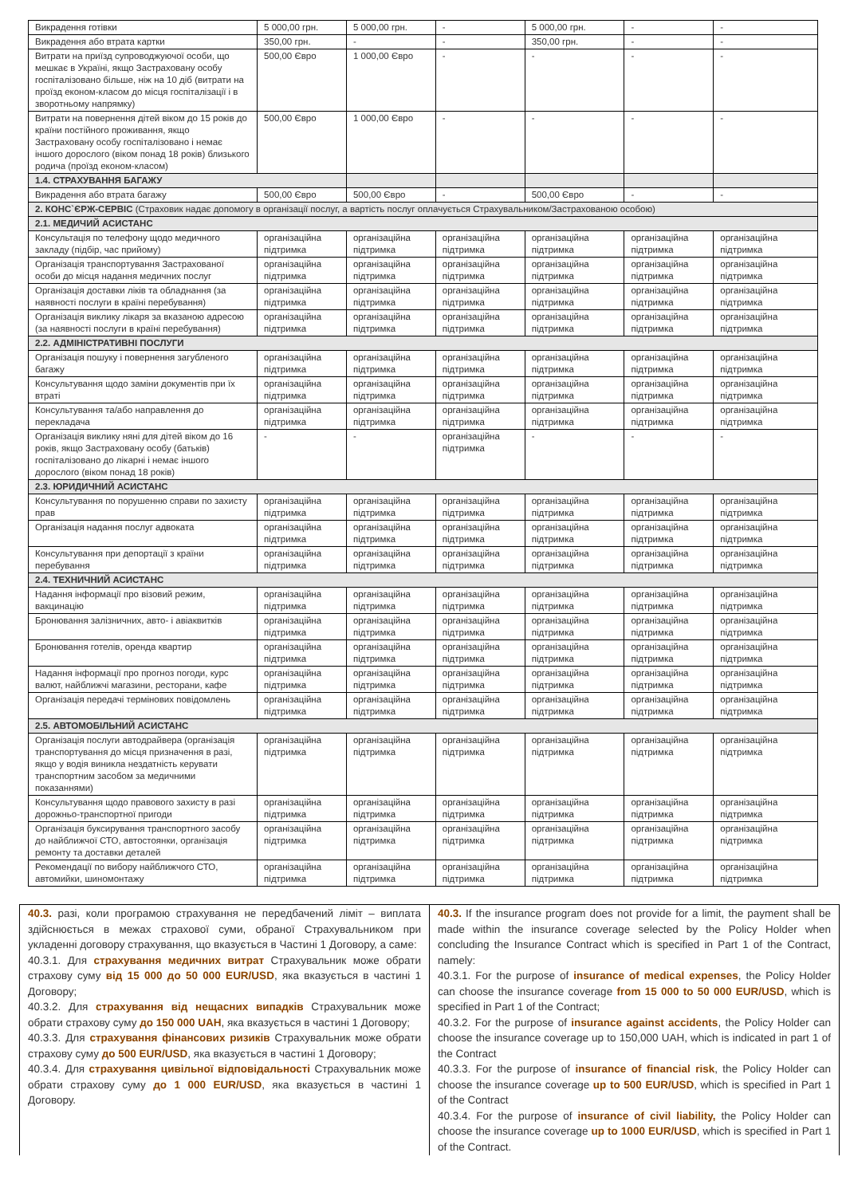| Викрадення готівки | 5 000,00 грн. | 5 000,00 грн. | - | 5 000,00 грн. | - | - |
| Викрадення або втрата картки | 350,00 грн. | - | - | 350,00 грн. | - | - |
| Витрати на приїзд супроводжуючої особи, що мешкає в Україні, якщо Застраховану особу госпіталізовано більше, ніж на 10 діб (витрати на проїзд економ-класом до місця госпіталізації і в зворотньому напрямку) | 500,00 Євро | 1 000,00 Євро | - | - | - | - |
| Витрати на повернення дітей віком до 15 років до країни постійного проживання, якщо Застраховану особу госпіталізовано і немає іншого дорослого (віком понад 18 років) близького родича (проїзд економ-класом) | 500,00 Євро | 1 000,00 Євро | - | - | - | - |
| 1.4. СТРАХУВАННЯ БАГАЖУ | | | | | | |
| Викрадення або втрата багажу | 500,00 Євро | 500,00 Євро | - | 500,00 Євро | - | - |
| 2. КОНС`ЄРЖ-СЕРВІС (Страховик надає допомогу в організації послуг, а вартість послуг оплачується Страхувальником/Застрахованою особою) | | | | | | |
| 2.1. МЕДИЧИЙ АСИСТАНС | | | | | | |
| Консультація по телефону щодо медичного закладу (підбір, час прийому) | організаційна підтримка | організаційна підтримка | організаційна підтримка | організаційна підтримка | організаційна підтримка | організаційна підтримка |
| Організація транспортування Застрахованої особи до місця надання медичних послуг | організаційна підтримка | організаційна підтримка | організаційна підтримка | організаційна підтримка | організаційна підтримка | організаційна підтримка |
| Організація доставки ліків та обладнання (за наявності послуги в країні перебування) | організаційна підтримка | організаційна підтримка | організаційна підтримка | організаційна підтримка | організаційна підтримка | організаційна підтримка |
| Організація виклику лікаря за вказаною адресою (за наявності послуги в країні перебування) | організаційна підтримка | організаційна підтримка | організаційна підтримка | організаційна підтримка | організаційна підтримка | організаційна підтримка |
| 2.2. АДМІНІСТРАТИВНІ ПОСЛУГИ | | | | | | |
| Організація пошуку і повернення загубленого багажу | організаційна підтримка | організаційна підтримка | організаційна підтримка | організаційна підтримка | організаційна підтримка | організаційна підтримка |
| Консультування щодо заміни документів при їх втраті | організаційна підтримка | організаційна підтримка | організаційна підтримка | організаційна підтримка | організаційна підтримка | організаційна підтримка |
| Консультування та/або направлення до перекладача | організаційна підтримка | організаційна підтримка | організаційна підтримка | організаційна підтримка | організаційна підтримка | організаційна підтримка |
| Організація виклику няні для дітей віком до 16 років, якщо Застраховану особу (батьків) госпіталізовано до лікарні і немає іншого дорослого (віком понад 18 років) | - | - | організаційна підтримка | - | - | - |
| 2.3. ЮРИДИЧНИЙ АСИСТАНС | | | | | | |
| Консультування по порушенню справи по захисту прав | організаційна підтримка | організаційна підтримка | організаційна підтримка | організаційна підтримка | організаційна підтримка | організаційна підтримка |
| Організація надання послуг адвоката | організаційна підтримка | організаційна підтримка | організаційна підтримка | організаційна підтримка | організаційна підтримка | організаційна підтримка |
| Консультування при депортації з країни перебування | організаційна підтримка | організаційна підтримка | організаційна підтримка | організаційна підтримка | організаційна підтримка | організаційна підтримка |
| 2.4. ТЕХНИЧНИЙ АСИСТАНС | | | | | | |
| Надання інформації про візовий режим, вакцинацію | організаційна підтримка | організаційна підтримка | організаційна підтримка | організаційна підтримка | організаційна підтримка | організаційна підтримка |
| Бронювання залізничних, авто- і авіаквитків | організаційна підтримка | організаційна підтримка | організаційна підтримка | організаційна підтримка | організаційна підтримка | організаційна підтримка |
| Бронювання готелів, оренда квартир | організаційна підтримка | організаційна підтримка | організаційна підтримка | організаційна підтримка | організаційна підтримка | організаційна підтримка |
| Надання інформації про прогноз погоди, курс валют, найближчі магазини, ресторани, кафе | організаційна підтримка | організаційна підтримка | організаційна підтримка | організаційна підтримка | організаційна підтримка | організаційна підтримка |
| Організація передачі термінових повідомлень | організаційна підтримка | організаційна підтримка | організаційна підтримка | організаційна підтримка | організаційна підтримка | організаційна підтримка |
| 2.5. АВТОМОБІЛЬНИЙ АСИСТАНС | | | | | | |
| Організація послуги автодрайвера (організація транспортування до місця призначення в разі, якщо у водія виникла нездатність керувати транспортним засобом за медичними показаннями) | організаційна підтримка | організаційна підтримка | організаційна підтримка | організаційна підтримка | організаційна підтримка | організаційна підтримка |
| Консультування щодо правового захисту в разі дорожньо-транспортної пригоди | організаційна підтримка | організаційна підтримка | організаційна підтримка | організаційна підтримка | організаційна підтримка | організаційна підтримка |
| Організація буксирування транспортного засобу до найближчої СТО, автостоянки, організація ремонту та доставки деталей | організаційна підтримка | організаційна підтримка | організаційна підтримка | організаційна підтримка | організаційна підтримка | організаційна підтримка |
| Рекомендації по вибору найближчого СТО, автомийки, шиномонтажу | організаційна підтримка | організаційна підтримка | організаційна підтримка | організаційна підтримка | організаційна підтримка | організаційна підтримка |
40.3. разі, коли програмою страхування не передбачений ліміт – виплата здійснюється в межах страхової суми, обраної Страхувальником при укладенні договору страхування, що вказується в Частині 1 Договору, а саме:
40.3.1. Для страхування медичних витрат Страхувальник може обрати страхову суму від 15 000 до 50 000 EUR/USD, яка вказується в частині 1 Договору;
40.3.2. Для страхування від нещасних випадків Страхувальник може обрати страхову суму до 150 000 UAH, яка вказується в частині 1 Договору;
40.3.3. Для страхування фінансових ризиків Страхувальник може обрати страхову суму до 500 EUR/USD, яка вказується в частині 1 Договору;
40.3.4. Для страхування цивільної відповідальності Страхувальник може обрати страхову суму до 1 000 EUR/USD, яка вказується в частині 1 Договору.
40.3. If the insurance program does not provide for a limit, the payment shall be made within the insurance coverage selected by the Policy Holder when concluding the Insurance Contract which is specified in Part 1 of the Contract, namely:
40.3.1. For the purpose of insurance of medical expenses, the Policy Holder can choose the insurance coverage from 15 000 to 50 000 EUR/USD, which is specified in Part 1 of the Contract;
40.3.2. For the purpose of insurance against accidents, the Policy Holder can choose the insurance coverage up to 150,000 UAH, which is indicated in part 1 of the Contract
40.3.3. For the purpose of insurance of financial risk, the Policy Holder can choose the insurance coverage up to 500 EUR/USD, which is specified in Part 1 of the Contract
40.3.4. For the purpose of insurance of civil liability, the Policy Holder can choose the insurance coverage up to 1000 EUR/USD, which is specified in Part 1 of the Contract.